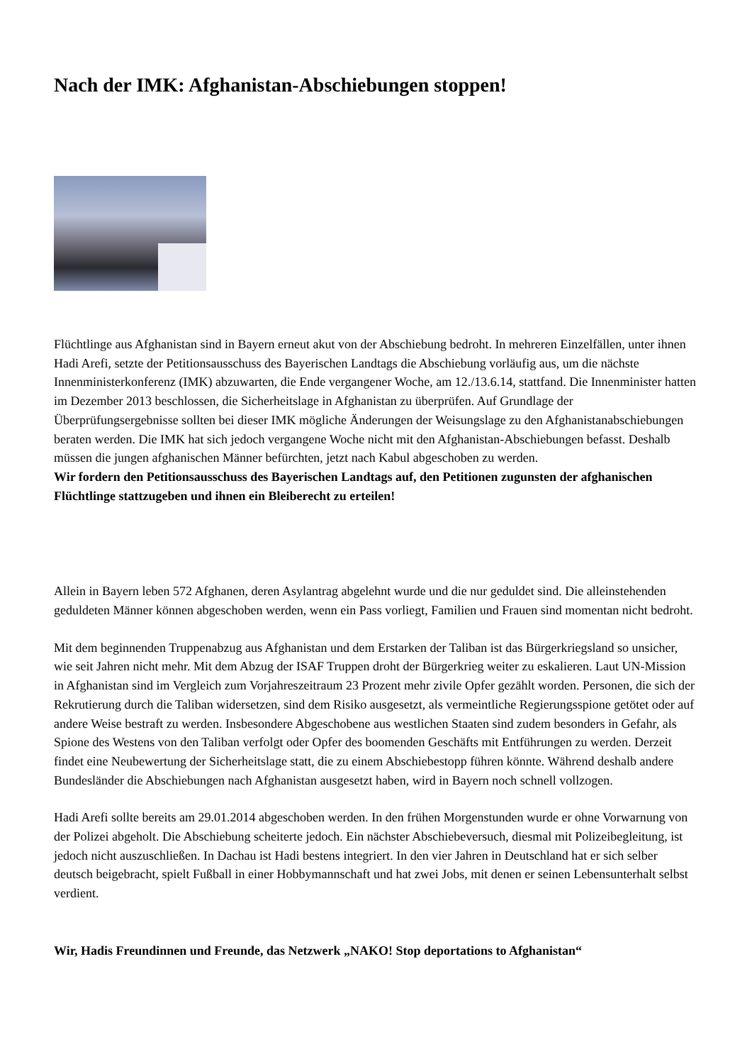Nach der IMK: Afghanistan-Abschiebungen stoppen!
Flüchtlinge aus Afghanistan sind in Bayern erneut akut von der Abschiebung bedroht. In mehreren Einzelfällen, unter ihnen Hadi Arefi, setzte der Petitionsausschuss des Bayerischen Landtags die Abschiebung vorläufig aus, um die nächste Innenministerkonferenz (IMK) abzuwarten, die Ende vergangener Woche, am 12./13.6.14, stattfand. Die Innenminister hatten im Dezember 2013 beschlossen, die Sicherheitslage in Afghanistan zu überprüfen. Auf Grundlage der Überprüfungsergebnisse sollten bei dieser IMK mögliche Änderungen der Weisungslage zu den Afghanistanabschiebungen beraten werden. Die IMK hat sich jedoch vergangene Woche nicht mit den Afghanistan-Abschiebungen befasst. Deshalb müssen die jungen afghanischen Männer befürchten, jetzt nach Kabul abgeschoben zu werden.
Wir fordern den Petitionsausschuss des Bayerischen Landtags auf, den Petitionen zugunsten der afghanischen Flüchtlinge stattzugeben und ihnen ein Bleiberecht zu erteilen!
Allein in Bayern leben 572 Afghanen, deren Asylantrag abgelehnt wurde und die nur geduldet sind. Die alleinstehenden geduldeten Männer können abgeschoben werden, wenn ein Pass vorliegt, Familien und Frauen sind momentan nicht bedroht.
Mit dem beginnenden Truppenabzug aus Afghanistan und dem Erstarken der Taliban ist das Bürgerkriegsland so unsicher, wie seit Jahren nicht mehr. Mit dem Abzug der ISAF Truppen droht der Bürgerkrieg weiter zu eskalieren. Laut UN-Mission in Afghanistan sind im Vergleich zum Vorjahreszeitraum 23 Prozent mehr zivile Opfer gezählt worden. Personen, die sich der Rekrutierung durch die Taliban widersetzen, sind dem Risiko ausgesetzt, als vermeintliche Regierungsspione getötet oder auf andere Weise bestraft zu werden. Insbesondere Abgeschobene aus westlichen Staaten sind zudem besonders in Gefahr, als Spione des Westens von den Taliban verfolgt oder Opfer des boomenden Geschäfts mit Entführungen zu werden. Derzeit findet eine Neubewertung der Sicherheitslage statt, die zu einem Abschiebestopp führen könnte. Während deshalb andere Bundesländer die Abschiebungen nach Afghanistan ausgesetzt haben, wird in Bayern noch schnell vollzogen.
Hadi Arefi sollte bereits am 29.01.2014 abgeschoben werden. In den frühen Morgenstunden wurde er ohne Vorwarnung von der Polizei abgeholt. Die Abschiebung scheiterte jedoch. Ein nächster Abschiebeversuch, diesmal mit Polizeibegleitung, ist jedoch nicht auszuschließen. In Dachau ist Hadi bestens integriert. In den vier Jahren in Deutschland hat er sich selber deutsch beigebracht, spielt Fußball in einer Hobbymannschaft und hat zwei Jobs, mit denen er seinen Lebensunterhalt selbst verdient.
Wir, Hadis Freundinnen und Freunde, das Netzwerk „NAKO! Stop deportations to Afghanistan“